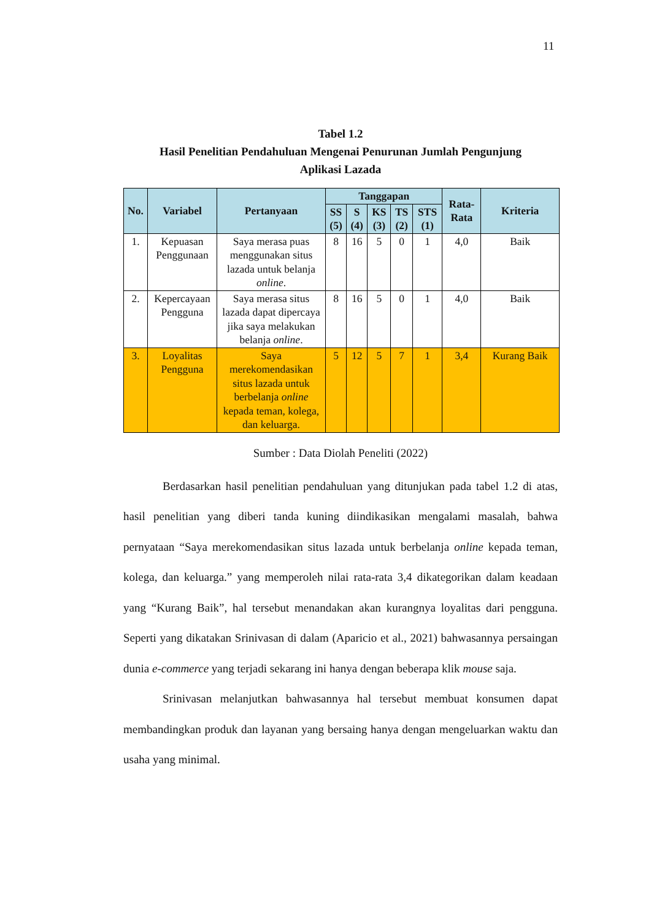11
Tabel 1.2
Hasil Penelitian Pendahuluan Mengenai Penurunan Jumlah Pengunjung
Aplikasi Lazada
| No. | Variabel | Pertanyaan | Tanggapan | | | | | Rata- Rata | Kriteria |
| --- | --- | --- | --- | --- | --- | --- | --- | --- | --- |
| | | | SS (5) | S (4) | KS (3) | TS (2) | STS (1) | | |
| 1. | Kepuasan Penggunaan | Saya merasa puas menggunakan situs lazada untuk belanja online . | 8 | 16 | 5 | 0 | 1 | 4,0 | Baik |
| 2. | Kepercayaan Pengguna | Saya merasa situs lazada dapat dipercaya jika saya melakukan belanja online . | 8 | 16 | 5 | 0 | 1 | 4,0 | Baik |
| 3. | Loyalitas Pengguna | Saya merekomendasikan situs lazada untuk berbelanja online kepada teman, kolega, dan keluarga. | 5 | 12 | 5 | 7 | 1 | 3,4 | Kurang Baik |
Sumber : Data Diolah Peneliti (2022)
Berdasarkan hasil penelitian pendahuluan yang ditunjukan pada tabel 1.2 di atas, hasil penelitian yang diberi tanda kuning diindikasikan mengalami masalah, bahwa pernyataan “Saya merekomendasikan situs lazada untuk berbelanja online kepada teman, kolega, dan keluarga.” yang memperoleh nilai rata-rata 3,4 dikategorikan dalam keadaan yang “Kurang Baik”, hal tersebut menandakan akan kurangnya loyalitas dari pengguna. Seperti yang dikatakan Srinivasan di dalam (Aparicio et al., 2021) bahwasannya persaingan dunia e-commerce yang terjadi sekarang ini hanya dengan beberapa klik mouse saja.
Srinivasan melanjutkan bahwasannya hal tersebut membuat konsumen dapat membandingkan produk dan layanan yang bersaing hanya dengan mengeluarkan waktu dan usaha yang minimal.